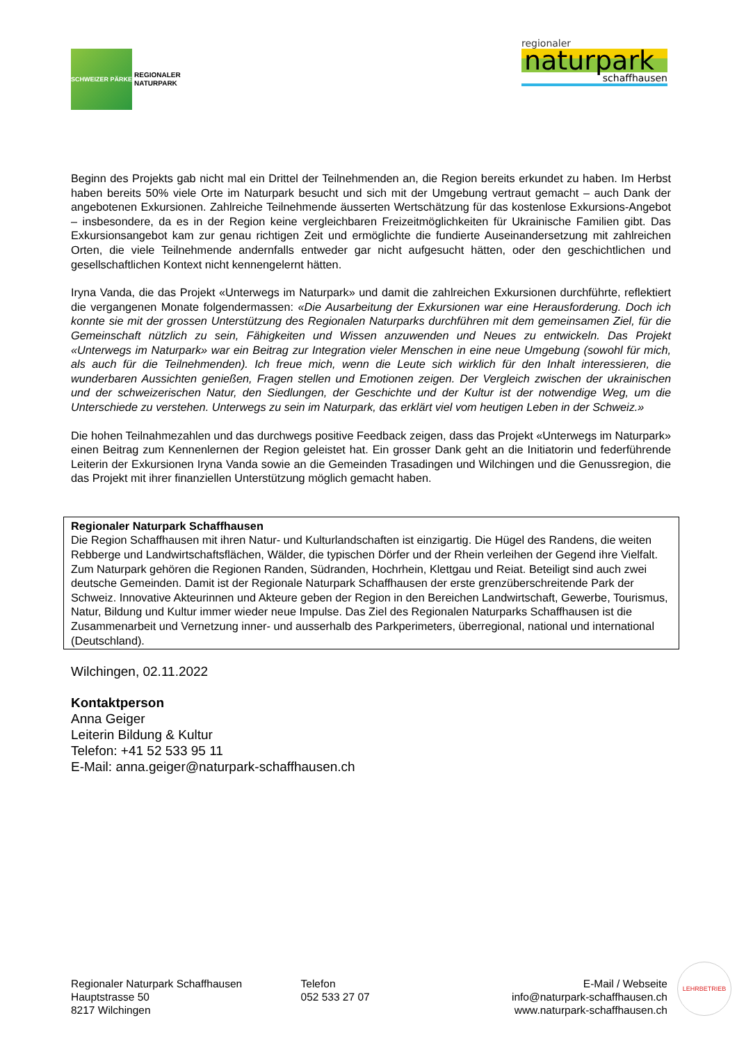SCHWEIZER PÄRKE
REGIONALER
NATURPARK
regionaler
naturpark
schaffhausen
Beginn des Projekts gab nicht mal ein Drittel der Teilnehmenden an, die Region bereits erkundet zu haben. Im Herbst haben bereits 50% viele Orte im Naturpark besucht und sich mit der Umgebung vertraut gemacht – auch Dank der angebotenen Exkursionen. Zahlreiche Teilnehmende äusserten Wertschätzung für das kostenlose Exkursions-Angebot – insbesondere, da es in der Region keine vergleichbaren Freizeitmöglichkeiten für Ukrainische Familien gibt. Das Exkursionsangebot kam zur genau richtigen Zeit und ermöglichte die fundierte Auseinandersetzung mit zahlreichen Orten, die viele Teilnehmende andernfalls entweder gar nicht aufgesucht hätten, oder den geschichtlichen und gesellschaftlichen Kontext nicht kennengelernt hätten.
Iryna Vanda, die das Projekt «Unterwegs im Naturpark» und damit die zahlreichen Exkursionen durchführte, reflektiert die vergangenen Monate folgendermassen: «Die Ausarbeitung der Exkursionen war eine Herausforderung. Doch ich konnte sie mit der grossen Unterstützung des Regionalen Naturparks durchführen mit dem gemeinsamen Ziel, für die Gemeinschaft nützlich zu sein, Fähigkeiten und Wissen anzuwenden und Neues zu entwickeln. Das Projekt «Unterwegs im Naturpark» war ein Beitrag zur Integration vieler Menschen in eine neue Umgebung (sowohl für mich, als auch für die Teilnehmenden). Ich freue mich, wenn die Leute sich wirklich für den Inhalt interessieren, die wunderbaren Aussichten genießen, Fragen stellen und Emotionen zeigen. Der Vergleich zwischen der ukrainischen und der schweizerischen Natur, den Siedlungen, der Geschichte und der Kultur ist der notwendige Weg, um die Unterschiede zu verstehen. Unterwegs zu sein im Naturpark, das erklärt viel vom heutigen Leben in der Schweiz.»
Die hohen Teilnahmezahlen und das durchwegs positive Feedback zeigen, dass das Projekt «Unterwegs im Naturpark» einen Beitrag zum Kennenlernen der Region geleistet hat. Ein grosser Dank geht an die Initiatorin und federführende Leiterin der Exkursionen Iryna Vanda sowie an die Gemeinden Trasadingen und Wilchingen und die Genussregion, die das Projekt mit ihrer finanziellen Unterstützung möglich gemacht haben.
Regionaler Naturpark Schaffhausen
Die Region Schaffhausen mit ihren Natur- und Kulturlandschaften ist einzigartig. Die Hügel des Randens, die weiten Rebberge und Landwirtschaftsflächen, Wälder, die typischen Dörfer und der Rhein verleihen der Gegend ihre Vielfalt. Zum Naturpark gehören die Regionen Randen, Südranden, Hochrhein, Klettgau und Reiat. Beteiligt sind auch zwei deutsche Gemeinden. Damit ist der Regionale Naturpark Schaffhausen der erste grenzüberschreitende Park der Schweiz. Innovative Akteurinnen und Akteure geben der Region in den Bereichen Landwirtschaft, Gewerbe, Tourismus, Natur, Bildung und Kultur immer wieder neue Impulse. Das Ziel des Regionalen Naturparks Schaffhausen ist die Zusammenarbeit und Vernetzung inner- und ausserhalb des Parkperimeters, überregional, national und international (Deutschland).
Wilchingen, 02.11.2022
Kontaktperson
Anna Geiger
Leiterin Bildung & Kultur
Telefon: +41 52 533 95 11
E-Mail: anna.geiger@naturpark-schaffhausen.ch
Regionaler Naturpark Schaffhausen
Hauptstrasse 50
8217 Wilchingen
Telefon
052 533 27 07
E-Mail / Webseite
info@naturpark-schaffhausen.ch
www.naturpark-schaffhausen.ch
LEHRBETRIEB